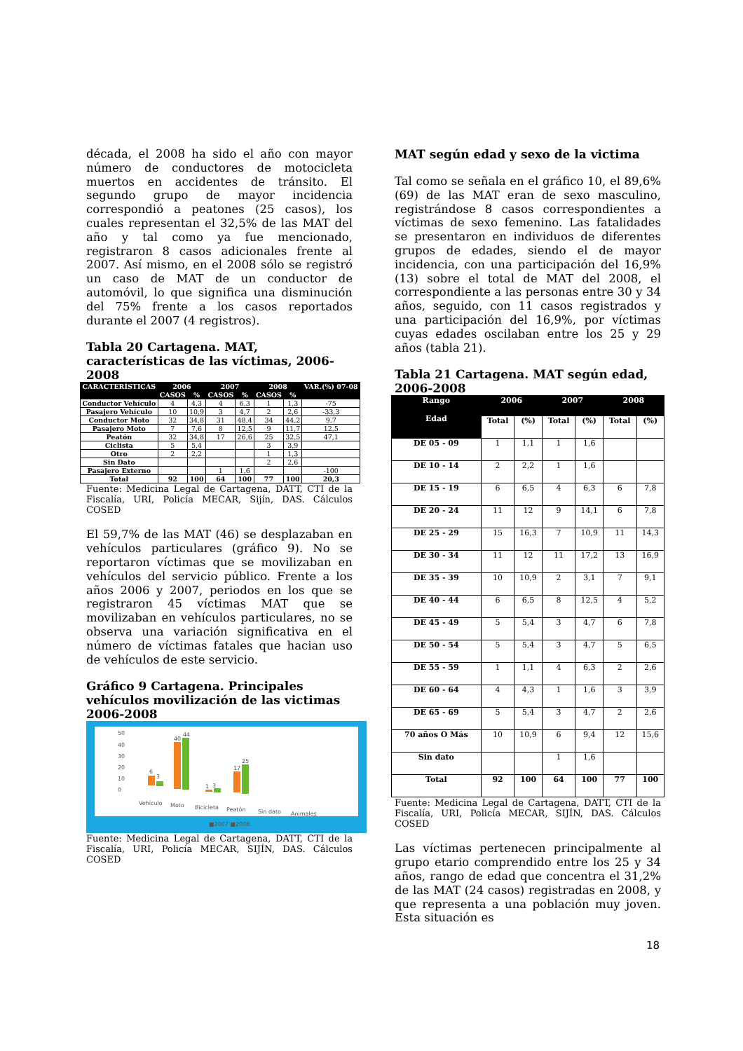década, el 2008 ha sido el año con mayor número de conductores de motocicleta muertos en accidentes de tránsito. El segundo grupo de mayor incidencia correspondió a peatones (25 casos), los cuales representan el 32,5% de las MAT del año y tal como ya fue mencionado, registraron 8 casos adicionales frente al 2007. Así mismo, en el 2008 sólo se registró un caso de MAT de un conductor de automóvil, lo que significa una disminución del 75% frente a los casos reportados durante el 2007 (4 registros).
Tabla 20 Cartagena. MAT, características de las víctimas, 2006-2008
| CARACTERÍSTICAS | 2006 | | 2007 | | 2008 | | VAR.(%) 07-08 |
| --- | --- | --- | --- | --- | --- | --- | --- |
| | CASOS | % | CASOS | % | CASOS | % | |
| Conductor Vehículo | 4 | 4,3 | 4 | 6,3 | 1 | 1,3 | -75 |
| Pasajero Vehículo | 10 | 10,9 | 3 | 4,7 | 2 | 2,6 | -33,3 |
| Conductor Moto | 32 | 34,8 | 31 | 48,4 | 34 | 44,2 | 9,7 |
| Pasajero Moto | 7 | 7,6 | 8 | 12,5 | 9 | 11,7 | 12,5 |
| Peatón | 32 | 34,8 | 17 | 26,6 | 25 | 32,5 | 47,1 |
| Ciclista | 5 | 5,4 | | | 3 | 3,9 | |
| Otro | 2 | 2,2 | | | 1 | 1,3 | |
| Sin Dato | | | | | 2 | 2,6 | |
| Pasajero Externo | | | 1 | 1,6 | | | -100 |
| Total | 92 | 100 | 64 | 100 | 77 | 100 | 20,3 |
Fuente: Medicina Legal de Cartagena, DATT, CTI de la Fiscalía, URI, Policía MECAR, Sijín, DAS. Cálculos COSED
El 59,7% de las MAT (46) se desplazaban en vehículos particulares (gráfico 9). No se reportaron víctimas que se movilizaban en vehículos del servicio público. Frente a los años 2006 y 2007, periodos en los que se registraron 45 víctimas MAT que se movilizaban en vehículos particulares, no se observa una variación significativa en el número de víctimas fatales que hacian uso de vehículos de este servicio.
Gráfico 9 Cartagena. Principales vehículos movilización de las victimas 2006-2008
50
40
30
20
10
0
Vehículo
Moto
Bicicleta
Peatón
Sin dato
Animales
■2007 ■2008
6
3
40
44
1
3
17
25
Fuente: Medicina Legal de Cartagena, DATT, CTI de la Fiscalía, URI, Policía MECAR, SIJÍN, DAS. Cálculos COSED
MAT según edad y sexo de la victima
Tal como se señala en el gráfico 10, el 89,6% (69) de las MAT eran de sexo masculino, registrándose 8 casos correspondientes a víctimas de sexo femenino. Las fatalidades se presentaron en individuos de diferentes grupos de edades, siendo el de mayor incidencia, con una participación del 16,9% (13) sobre el total de MAT del 2008, el correspondiente a las personas entre 30 y 34 años, seguido, con 11 casos registrados y una participación del 16,9%, por víctimas cuyas edades oscilaban entre los 25 y 29 años (tabla 21).
Tabla 21 Cartagena. MAT según edad, 2006-2008
| Rango Edad | 2006 | | 2007 | | 2008 | |
| --- | --- | --- | --- | --- | --- | --- |
| | Total | (%) | Total | (%) | Total | (%) |
| DE 05 - 09 | 1 | 1,1 | 1 | 1,6 | | |
| DE 10 - 14 | 2 | 2,2 | 1 | 1,6 | | |
| DE 15 - 19 | 6 | 6,5 | 4 | 6,3 | 6 | 7,8 |
| DE 20 - 24 | 11 | 12 | 9 | 14,1 | 6 | 7,8 |
| DE 25 - 29 | 15 | 16,3 | 7 | 10,9 | 11 | 14,3 |
| DE 30 - 34 | 11 | 12 | 11 | 17,2 | 13 | 16,9 |
| DE 35 - 39 | 10 | 10,9 | 2 | 3,1 | 7 | 9,1 |
| DE 40 - 44 | 6 | 6,5 | 8 | 12,5 | 4 | 5,2 |
| DE 45 - 49 | 5 | 5,4 | 3 | 4,7 | 6 | 7,8 |
| DE 50 - 54 | 5 | 5,4 | 3 | 4,7 | 5 | 6,5 |
| DE 55 - 59 | 1 | 1,1 | 4 | 6,3 | 2 | 2,6 |
| DE 60 - 64 | 4 | 4,3 | 1 | 1,6 | 3 | 3,9 |
| DE 65 - 69 | 5 | 5,4 | 3 | 4,7 | 2 | 2,6 |
| 70 años O Más | 10 | 10,9 | 6 | 9,4 | 12 | 15,6 |
| Sin dato | | | 1 | 1,6 | | |
| Total | 92 | 100 | 64 | 100 | 77 | 100 |
Fuente: Medicina Legal de Cartagena, DATT, CTI de la Fiscalía, URI, Policía MECAR, SIJÍN, DAS. Cálculos COSED
Las víctimas pertenecen principalmente al grupo etario comprendido entre los 25 y 34 años, rango de edad que concentra el 31,2% de las MAT (24 casos) registradas en 2008, y que representa a una población muy joven. Esta situación es
18